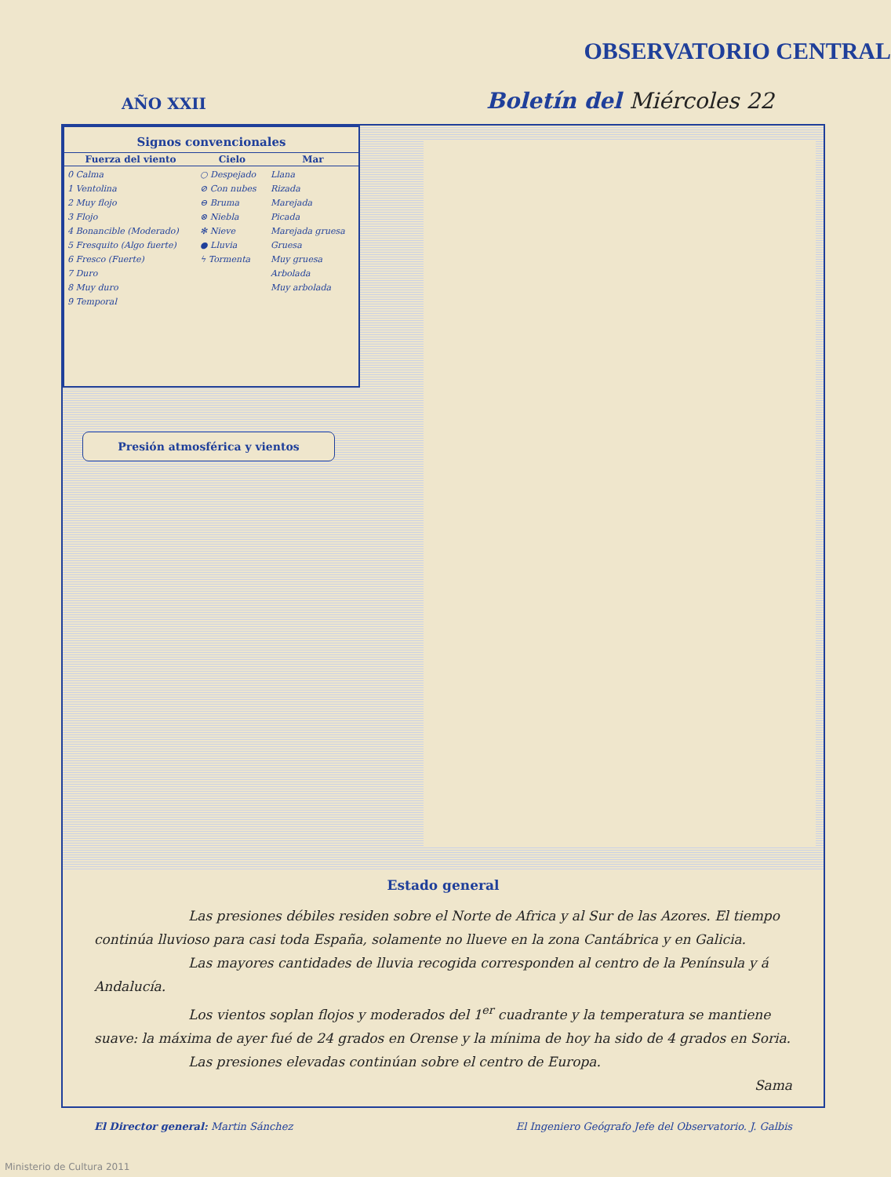OBSERVATORIO CENTRAL
AÑO XXII Boletín del Miércoles 22
Signos convencionales
| Fuerza del viento | Cielo | Mar |
| --- | --- | --- |
| 0 Calma 1 Ventolina 2 Muy flojo 3 Flojo 4 Bonancible (Moderado) 5 Fresquito (Algo fuerte) 6 Fresco (Fuerte) 7 Duro 8 Muy duro 9 Temporal | ○ Despejado ⊘ Con nubes ⊖ Bruma ⊗ Niebla ✻ Nieve ● Lluvia ϟ Tormenta | Llana Rizada Marejada Picada Marejada gruesa Gruesa Muy gruesa Arbolada Muy arbolada |
Presión atmosférica y vientos
Estado general
Las presiones débiles residen sobre el Norte de Africa y al Sur de las Azores. El tiempo continúa lluvioso para casi toda España, solamente no llueve en la zona Cantábrica y en Galicia.
Las mayores cantidades de lluvia recogida corresponden al centro de la Península y á Andalucía.
Los vientos soplan flojos y moderados del 1<sup>er</sup> cuadrante y la temperatura se mantiene suave: la máxima de ayer fué de 24 grados en Orense y la mínima de hoy ha sido de 4 grados en Soria.
Las presiones elevadas continúan sobre el centro de Europa.
Sama
El Director general: Martin Sánchez El Ingeniero Geógrafo Jefe del Observatorio. J. Galbis
Ministerio de Cultura 2011